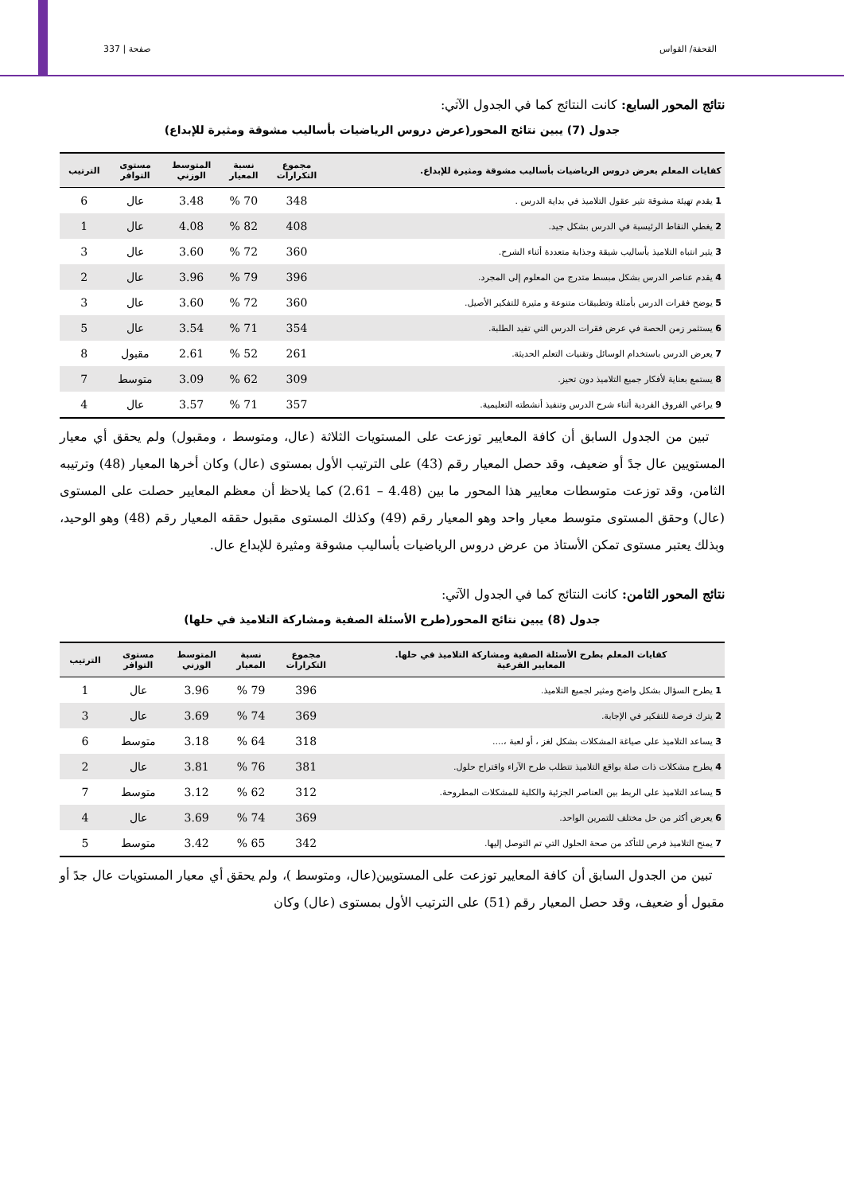القحفة/ القواس صفحة | 337
نتائج المحور السابع: كانت النتائج كما في الجدول الآتي:
جدول (7) يبين نتائج المحور(عرض دروس الرياضيات بأساليب مشوقة ومثيرة للإبداع)
| كفايات المعلم بعرض دروس الرياضيات بأساليب مشوقة ومثيرة للإبداع. | مجموع التكرارات | نسبة المعيار | المتوسط الوزني | مستوى التوافر | الترتيب |
| --- | --- | --- | --- | --- | --- |
| 1 يقدم تهيئة مشوقة تثير عقول التلاميذ في بداية الدرس . | 348 | 70 % | 3.48 | عال | 6 |
| 2 يغطي النقاط الرئيسية في الدرس بشكل جيد. | 408 | 82 % | 4.08 | عال | 1 |
| 3 يثير انتباه التلاميذ بأساليب شيقة وجذابة متعددة أثناء الشرح. | 360 | 72 % | 3.60 | عال | 3 |
| 4 يقدم عناصر الدرس بشكل مبسط متدرج من المعلوم إلى المجرد. | 396 | 79 % | 3.96 | عال | 2 |
| 5 يوضح فقرات الدرس بأمثلة وتطبيقات متنوعة و مثيرة للتفكير الأصيل. | 360 | 72 % | 3.60 | عال | 3 |
| 6 يستثمر زمن الحصة في عرض فقرات الدرس التي تفيد الطلبة. | 354 | 71 % | 3.54 | عال | 5 |
| 7 يعرض الدرس باستخدام الوسائل وتقنيات التعلم الحديثة. | 261 | 52 % | 2.61 | مقبول | 8 |
| 8 يستمع بعناية لأفكار جميع التلاميذ دون تحيز. | 309 | 62 % | 3.09 | متوسط | 7 |
| 9 يراعي الفروق الفردية أثناء شرح الدرس وتنفيذ أنشطته التعليمية. | 357 | 71 % | 3.57 | عال | 4 |
تبين من الجدول السابق أن كافة المعايير توزعت على المستويات الثلاثة (عال، ومتوسط ، ومقبول) ولم يحقق أي معيار المستويين عال جدً أو ضعيف، وقد حصل المعيار رقم (43) على الترتيب الأول بمستوى (عال) وكان أخرها المعيار (48) وترتيبه الثامن، وقد توزعت متوسطات معايير هذا المحور ما بين (4.48 – 2.61) كما يلاحظ أن معظم المعايير حصلت على المستوى (عال) وحقق المستوى متوسط معيار واحد وهو المعيار رقم (49) وكذلك المستوى مقبول حققه المعيار رقم (48) وهو الوحيد، وبذلك يعتبر مستوى تمكن الأستاذ من عرض دروس الرياضيات بأساليب مشوقة ومثيرة للإبداع عال.
نتائج المحور الثامن: كانت النتائج كما في الجدول الآتي:
جدول (8) يبين نتائج المحور(طرح الأسئلة الصفية ومشاركة التلاميذ في حلها)
| كفايات المعلم بطرح الأسئلة الصفية ومشاركة التلاميذ في حلها. المعايير الفرعية | مجموع التكرارات | نسبة المعيار | المتوسط الوزني | مستوى التوافر | الترتيب |
| --- | --- | --- | --- | --- | --- |
| 1 يطرح السؤال بشكل واضح ومثير لجميع التلاميذ. | 396 | 79 % | 3.96 | عال | 1 |
| 2 يترك فرصة للتفكير في الإجابة. | 369 | 74 % | 3.69 | عال | 3 |
| 3 يساعد التلاميذ على صياغة المشكلات بشكل لغز ، أو لعبة ،.... | 318 | 64 % | 3.18 | متوسط | 6 |
| 4 يطرح مشكلات ذات صلة بواقع التلاميذ تتطلب طرح الآراء واقتراح حلول. | 381 | 76 % | 3.81 | عال | 2 |
| 5 يساعد التلاميذ على الربط بين العناصر الجزئية والكلية للمشكلات المطروحة. | 312 | 62 % | 3.12 | متوسط | 7 |
| 6 يعرض أكثر من حل مختلف للتمرين الواحد. | 369 | 74 % | 3.69 | عال | 4 |
| 7 يمنح التلاميذ فرص للتأكد من صحة الحلول التي تم التوصل إليها. | 342 | 65 % | 3.42 | متوسط | 5 |
تبين من الجدول السابق أن كافة المعايير توزعت على المستويين(عال، ومتوسط )، ولم يحقق أي معيار المستويات عال جدً أو مقبول أو ضعيف، وقد حصل المعيار رقم (51) على الترتيب الأول بمستوى (عال) وكان